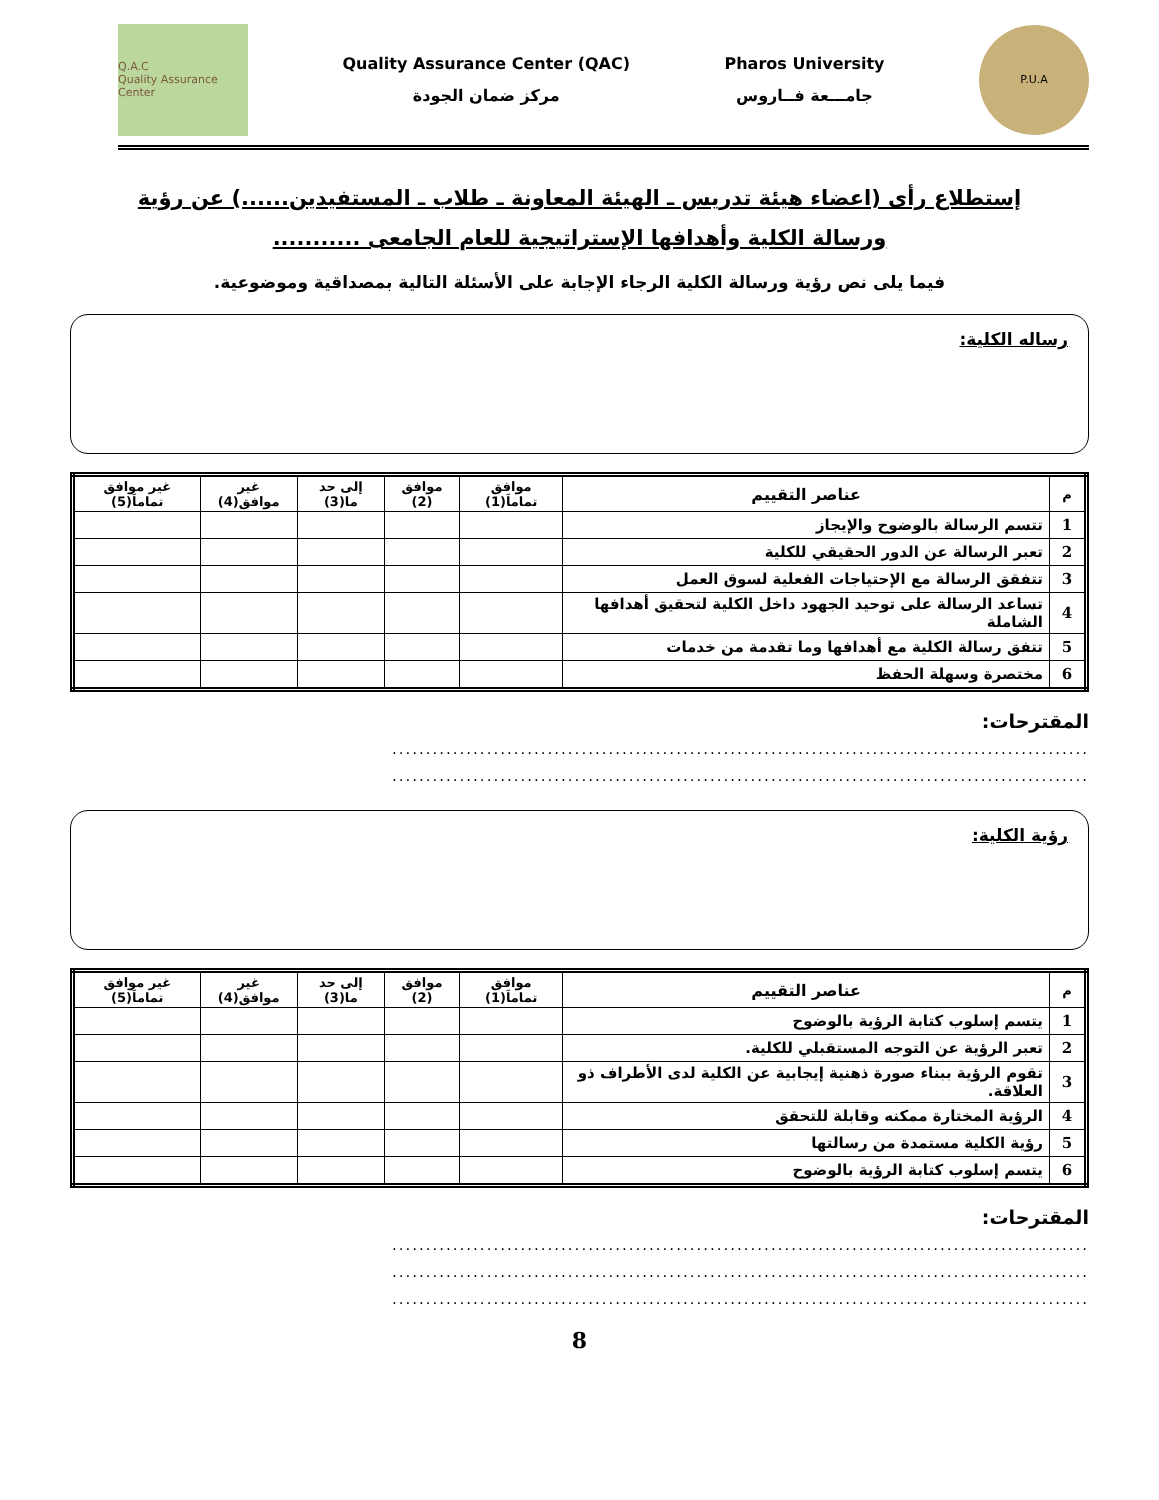Q.A.C
Quality Assurance Center
Quality Assurance Center (QAC)
مركز ضمان الجودة
Pharos University
جامـــعة فــاروس
P.U.A
إستطلاع رأى (اعضاء هيئة تدريس ـ الهيئة المعاونة ـ طلاب ـ المستفيدين......) عن رؤية
ورسالة الكلية وأهدافها الإستراتيجية للعام الجامعى ...........
فيما يلى نص رؤية ورسالة الكلية الرجاء الإجابة على الأسئلة التالية بمصداقية وموضوعية.
رساله الكلية:
| م | عناصر التقييم | موافق تماماَ(1) | موافق (2) | إلى حد ما(3) | غير موافق(4) | غير موافق تماماَ(5) |
| --- | --- | --- | --- | --- | --- | --- |
| 1 | تتسم الرسالة بالوضوح والإيجاز | | | | | |
| 2 | تعبر الرسالة عن الدور الحقيقي للكلية | | | | | |
| 3 | تتفقق الرسالة مع الإحتياجات الفعلية لسوق العمل | | | | | |
| 4 | تساعد الرسالة على توحيد الجهود داخل الكلية لتحقيق أهدافها الشاملة | | | | | |
| 5 | تتفق رسالة الكلية مع أهدافها وما تقدمة من خدمات | | | | | |
| 6 | مختصرة وسهلة الحفظ | | | | | |
المقترحات:
.......................................................................................................
.......................................................................................................
رؤية الكلية:
| م | عناصر التقييم | موافق تماماَ(1) | موافق (2) | إلى حد ما(3) | غير موافق(4) | غير موافق تماماَ(5) |
| --- | --- | --- | --- | --- | --- | --- |
| 1 | يتسم إسلوب كتابة الرؤية بالوضوح | | | | | |
| 2 | تعبر الرؤية عن التوجه المستقبلي للكلية. | | | | | |
| 3 | تقوم الرؤية ببناء صورة ذهنية إيجابية عن الكلية لدى الأطراف ذو العلاقة. | | | | | |
| 4 | الرؤية المختارة ممكنه وقابلة للتحقق | | | | | |
| 5 | رؤية الكلية مستمدة من رسالتها | | | | | |
| 6 | يتسم إسلوب كتابة الرؤية بالوضوح | | | | | |
المقترحات:
.......................................................................................................
.......................................................................................................
.......................................................................................................
8